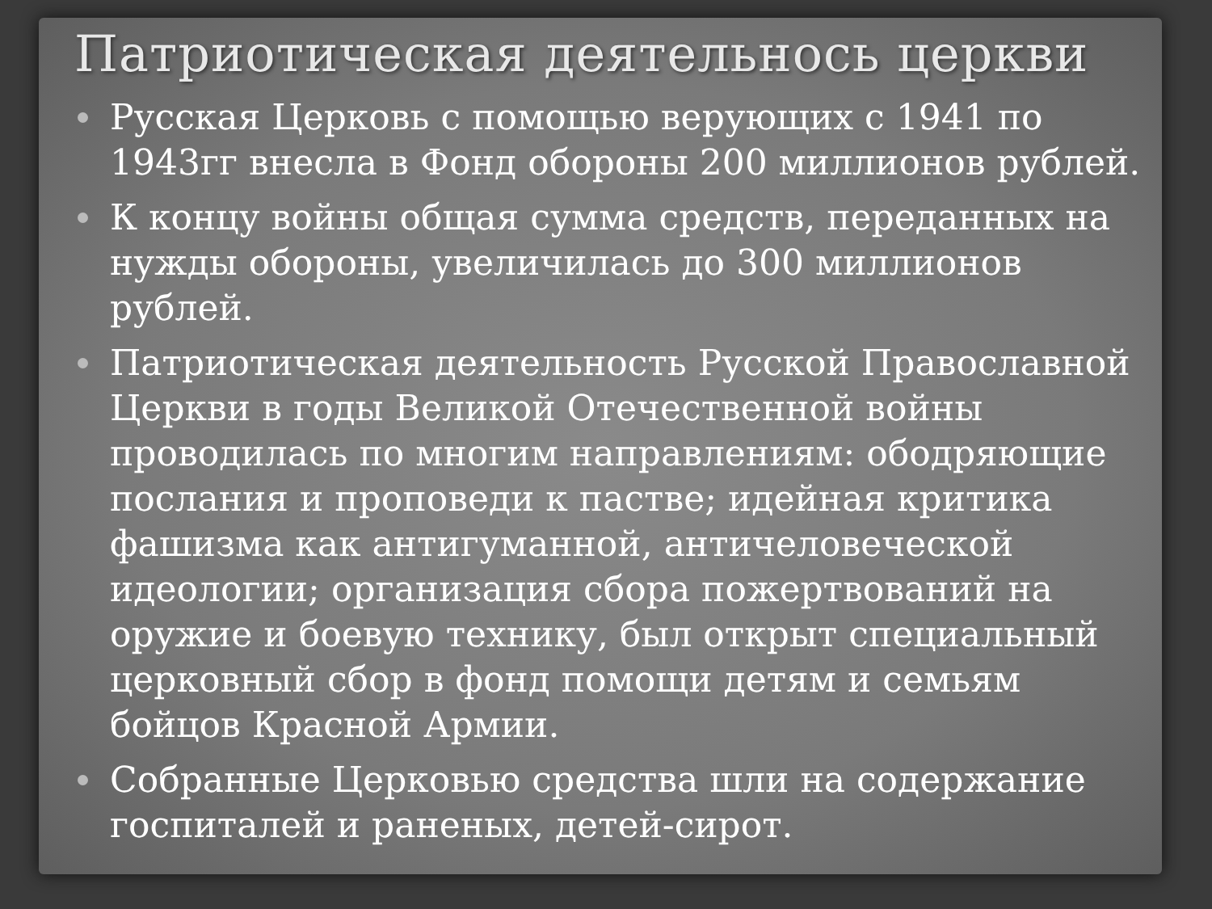Патриотическая деятельнось церкви
Русская Церковь с помощью верующих с 1941 по 1943гг внесла в Фонд обороны 200 миллионов рублей.
К концу войны общая сумма средств, переданных на нужды обороны, увеличилась до 300 миллионов рублей.
Патриотическая деятельность Русской Православной Церкви в годы Великой Отечественной войны проводилась по многим направлениям: ободряющие послания и проповеди к пастве; идейная критика фашизма как антигуманной, античеловеческой идеологии; организация сбора пожертвований на оружие и боевую технику, был открыт специальный церковный сбор в фонд помощи детям и семьям бойцов Красной Армии.
Собранные Церковью средства шли на содержание госпиталей и раненых, детей-сирот.